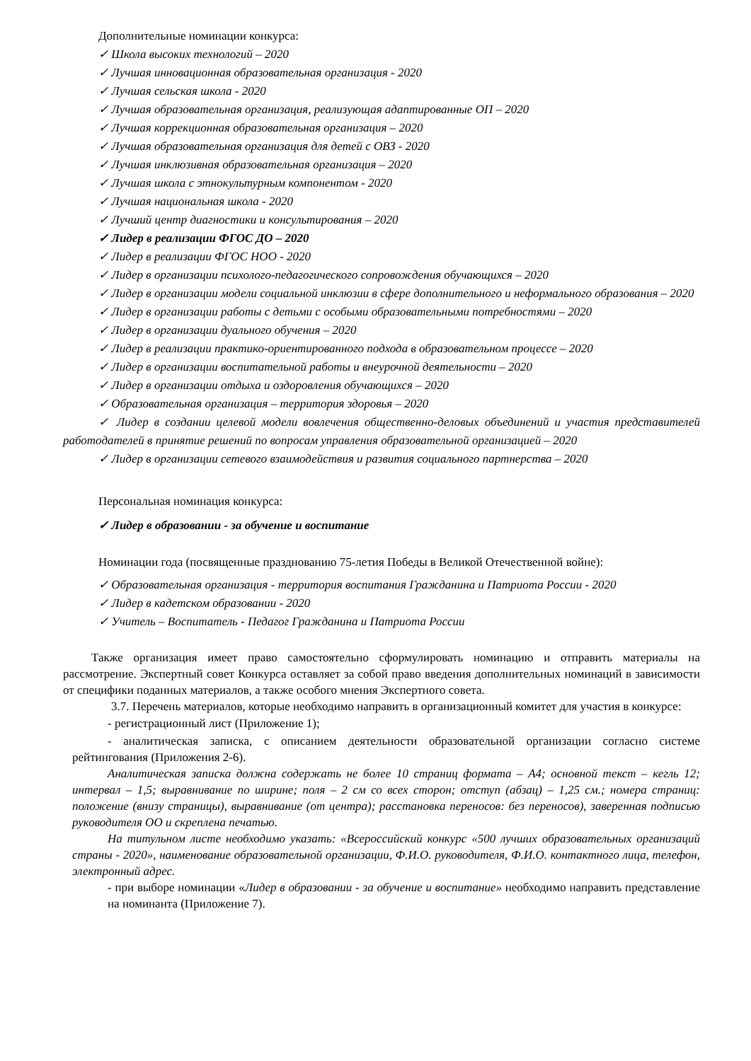Дополнительные номинации конкурса:
✓ Школа высоких технологий – 2020
✓ Лучшая инновационная образовательная организация - 2020
✓ Лучшая сельская школа - 2020
✓ Лучшая образовательная организация, реализующая адаптированные ОП – 2020
✓ Лучшая коррекционная образовательная организация – 2020
✓ Лучшая образовательная организация для детей с ОВЗ - 2020
✓ Лучшая инклюзивная образовательная организация – 2020
✓ Лучшая школа с этнокультурным компонентом - 2020
✓ Лучшая национальная школа - 2020
✓ Лучший центр диагностики и консультирования – 2020
✓ Лидер в реализации ФГОС ДО – 2020
✓ Лидер в реализации ФГОС НОО - 2020
✓ Лидер в организации психолого-педагогического сопровождения обучающихся – 2020
✓ Лидер в организации модели социальной инклюзии в сфере дополнительного и неформального образования – 2020
✓ Лидер в организации работы с детьми с особыми образовательными потребностями – 2020
✓ Лидер в организации дуального обучения – 2020
✓ Лидер в реализации практико-ориентированного подхода в образовательном процессе – 2020
✓ Лидер в организации воспитательной работы и внеурочной деятельности – 2020
✓ Лидер в организации отдыха и оздоровления обучающихся – 2020
✓ Образовательная организация – территория здоровья – 2020
✓ Лидер в создании целевой модели вовлечения общественно-деловых объединений и участия представителей работодателей в принятие решений по вопросам управления образовательной организацией – 2020
✓ Лидер в организации сетевого взаимодействия и развития социального партнерства – 2020
Персональная номинация конкурса:
✓ Лидер в образовании - за обучение и воспитание
Номинации года (посвященные празднованию 75-летия Победы в Великой Отечественной войне):
✓ Образовательная организация - территория воспитания Гражданина и Патриота России - 2020
✓ Лидер в кадетском образовании - 2020
✓ Учитель – Воспитатель - Педагог Гражданина и Патриота России
Также организация имеет право самостоятельно сформулировать номинацию и отправить материалы на рассмотрение. Экспертный совет Конкурса оставляет за собой право введения дополнительных номинаций в зависимости от специфики поданных материалов, а также особого мнения Экспертного совета.
3.7. Перечень материалов, которые необходимо направить в организационный комитет для участия в конкурсе:
- регистрационный лист (Приложение 1);
- аналитическая записка, с описанием деятельности образовательной организации согласно системе рейтингования (Приложения 2-6).
Аналитическая записка должна содержать не более 10 страниц формата – А4; основной текст – кегль 12; интервал – 1,5; выравнивание по ширине; поля – 2 см со всех сторон; отступ (абзац) – 1,25 см.; номера страниц: положение (внизу страницы), выравнивание (от центра); расстановка переносов: без переносов), заверенная подписью руководителя ОО и скреплена печатью.
На титульном листе необходимо указать: «Всероссийский конкурс «500 лучших образовательных организаций страны - 2020», наименование образовательной организации, Ф.И.О. руководителя, Ф.И.О. контактного лица, телефон, электронный адрес.
- при выборе номинации «Лидер в образовании - за обучение и воспитание» необходимо направить представление на номинанта (Приложение 7).